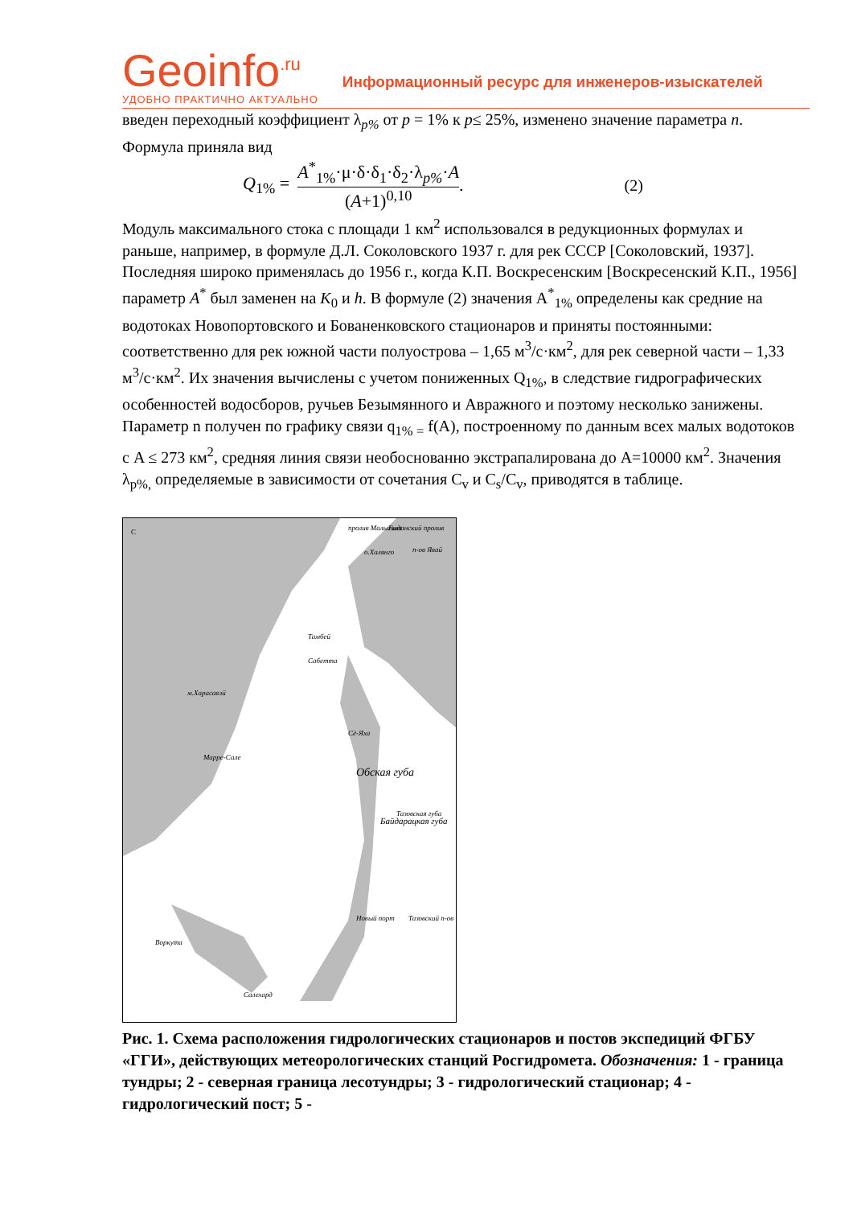Geoinfo<sup>.ru</sup>
УДОБНО ПРАКТИЧНО АКТУАЛЬНО
Информационный ресурс для инженеров-изыскателей
введен переходный коэффициент λ<sub>p%</sub> от p = 1% к p≤ 25%, изменено значение параметра n. Формула приняла вид
Q<sub>1%</sub> = A<sup>*</sup><sub>1%</sub>·μ·δ·δ<sub>1</sub>·δ<sub>2</sub>·λ<sub>p%</sub>·A (A+1)<sup>0,10</sup>. (2)
Модуль максимального стока с площади 1 км<sup>2</sup> использовался в редукционных формулах и раньше, например, в формуле Д.Л. Соколовского 1937 г. для рек СССР [Соколовский, 1937]. Последняя широко применялась до 1956 г., когда К.П. Воскресенским [Воскресенский К.П., 1956] параметр A<sup>*</sup> был заменен на K<sub>0</sub> и h. В формуле (2) значения A<sup>*</sup><sub>1%</sub> определены как средние на водотоках Новопортовского и Бованенковского стационаров и приняты постоянными: соответственно для рек южной части полуострова – 1,65 м<sup>3</sup>/с·км<sup>2</sup>, для рек северной части – 1,33 м<sup>3</sup>/с·км<sup>2</sup>. Их значения вычислены с учетом пониженных Q<sub>1%</sub>, в следствие гидрографических особенностей водосборов, ручьев Безымянного и Авражного и поэтому несколько занижены. Параметр n получен по графику связи q<sub>1% =</sub> f(A), построенному по данным всех малых водотоков с A ≤ 273 км<sup>2</sup>, средняя линия связи необоснованно экстрапалирована до A=10000 км<sup>2</sup>. Значения λ<sub>p%,</sub> определяемые в зависимости от сочетания C<sub>v</sub> и C<sub>s</sub>/C<sub>v</sub>, приводятся в таблице.
пролив Малыгина
Гыданский пролив
о.Халянго
п-ов Явай
Тамбей
Сабетта
м.Харасавэй
Сё-Яха
Марре-Сале
Обская губа
Тазовская губа
Новый порт
Тазовский п-ов
Воркута
Салехард
Байдарацкая губа
С
Рис. 1. Схема расположения гидрологических стационаров и постов экспедиций ФГБУ «ГГИ», действующих метеорологических станций Росгидромета. Обозначения: 1 - граница тундры; 2 - северная граница лесотундры; 3 - гидрологический стационар; 4 - гидрологический пост; 5 -